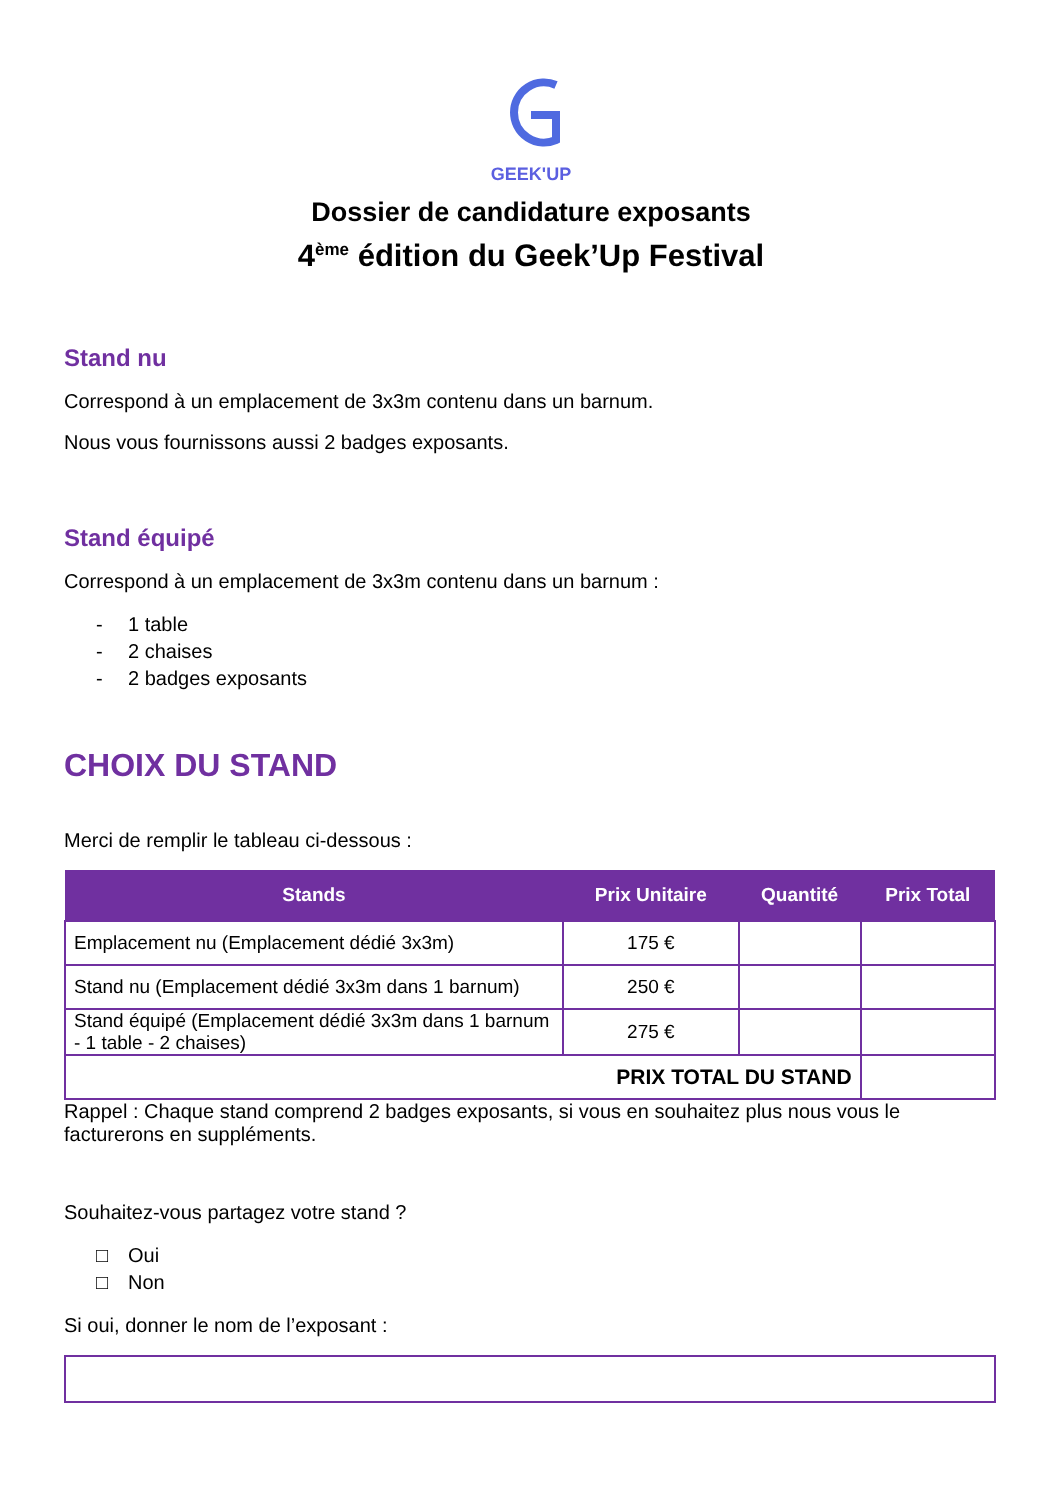GEEK'UP
Dossier de candidature exposants
4<sup>ème</sup> édition du Geek’Up Festival
Stand nu
Correspond à un emplacement de 3x3m contenu dans un barnum.
Nous vous fournissons aussi 2 badges exposants.
Stand équipé
Correspond à un emplacement de 3x3m contenu dans un barnum :
- 1 table
- 2 chaises
- 2 badges exposants
CHOIX DU STAND
Merci de remplir le tableau ci-dessous :
| Stands | Prix Unitaire | Quantité | Prix Total |
| --- | --- | --- | --- |
| Emplacement nu (Emplacement dédié 3x3m) | 175 € | | |
| Stand nu (Emplacement dédié 3x3m dans 1 barnum) | 250 € | | |
| Stand équipé (Emplacement dédié 3x3m dans 1 barnum - 1 table - 2 chaises) | 275 € | | |
| PRIX TOTAL DU STAND | | | |
Rappel : Chaque stand comprend 2 badges exposants, si vous en souhaitez plus nous vous le facturerons en suppléments.
Souhaitez-vous partagez votre stand ?
□ Oui
□ Non
Si oui, donner le nom de l’exposant :